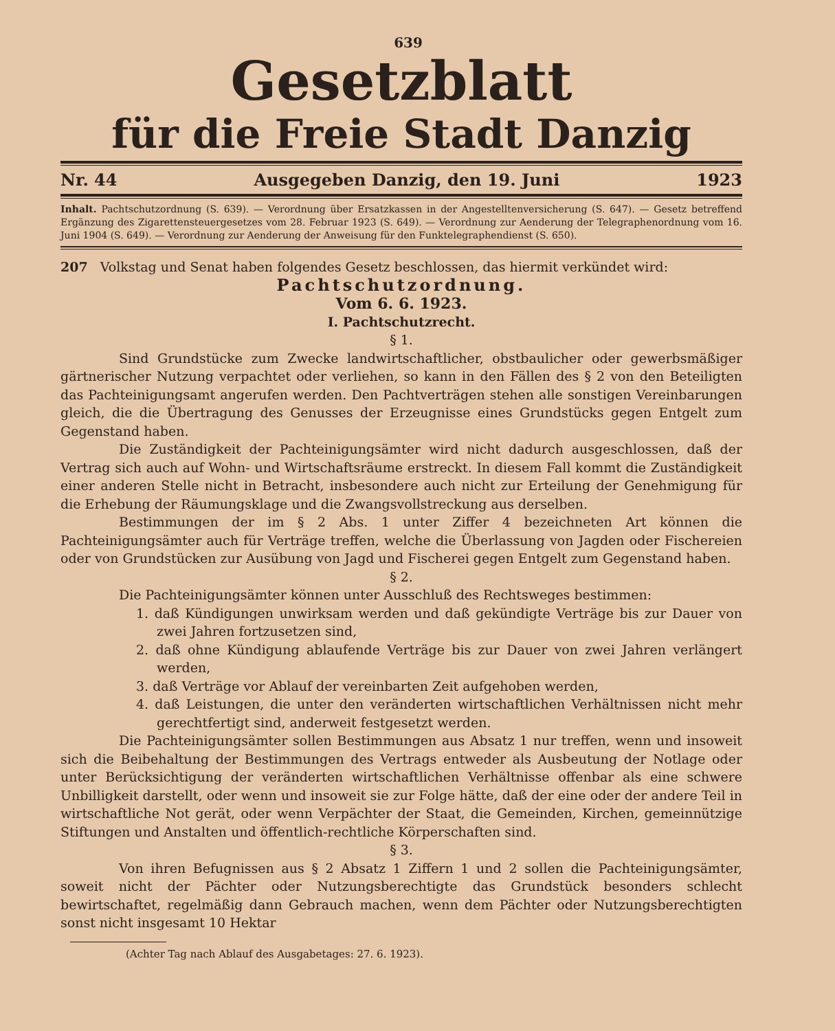639
Gesetzblatt
für die Freie Stadt Danzig
Nr. 44 Ausgegeben Danzig, den 19. Juni 1923
Inhalt. Pachtschutzordnung (S. 639). — Verordnung über Ersatzkassen in der Angestelltenversicherung (S. 647). — Gesetz betreffend Ergänzung des Zigarettensteuergesetzes vom 28. Februar 1923 (S. 649). — Verordnung zur Aenderung der Telegraphenordnung vom 16. Juni 1904 (S. 649). — Verordnung zur Aenderung der Anweisung für den Funktelegraphendienst (S. 650).
207 Volkstag und Senat haben folgendes Gesetz beschlossen, das hiermit verkündet wird:
Pachtschutzordnung.
Vom 6. 6. 1923.
I. Pachtschutzrecht.
§ 1.
Sind Grundstücke zum Zwecke landwirtschaftlicher, obstbaulicher oder gewerbsmäßiger gärtnerischer Nutzung verpachtet oder verliehen, so kann in den Fällen des § 2 von den Beteiligten das Pachteinigungsamt angerufen werden. Den Pachtverträgen stehen alle sonstigen Vereinbarungen gleich, die die Übertragung des Genusses der Erzeugnisse eines Grundstücks gegen Entgelt zum Gegenstand haben.
Die Zuständigkeit der Pachteinigungsämter wird nicht dadurch ausgeschlossen, daß der Vertrag sich auch auf Wohn- und Wirtschaftsräume erstreckt. In diesem Fall kommt die Zuständigkeit einer anderen Stelle nicht in Betracht, insbesondere auch nicht zur Erteilung der Genehmigung für die Erhebung der Räumungsklage und die Zwangsvollstreckung aus derselben.
Bestimmungen der im § 2 Abs. 1 unter Ziffer 4 bezeichneten Art können die Pachteinigungsämter auch für Verträge treffen, welche die Überlassung von Jagden oder Fischereien oder von Grundstücken zur Ausübung von Jagd und Fischerei gegen Entgelt zum Gegenstand haben.
§ 2.
Die Pachteinigungsämter können unter Ausschluß des Rechtsweges bestimmen:
1. daß Kündigungen unwirksam werden und daß gekündigte Verträge bis zur Dauer von zwei Jahren fortzusetzen sind,
2. daß ohne Kündigung ablaufende Verträge bis zur Dauer von zwei Jahren verlängert werden,
3. daß Verträge vor Ablauf der vereinbarten Zeit aufgehoben werden,
4. daß Leistungen, die unter den veränderten wirtschaftlichen Verhältnissen nicht mehr gerechtfertigt sind, anderweit festgesetzt werden.
Die Pachteinigungsämter sollen Bestimmungen aus Absatz 1 nur treffen, wenn und insoweit sich die Beibehaltung der Bestimmungen des Vertrags entweder als Ausbeutung der Notlage oder unter Berücksichtigung der veränderten wirtschaftlichen Verhältnisse offenbar als eine schwere Unbilligkeit darstellt, oder wenn und insoweit sie zur Folge hätte, daß der eine oder der andere Teil in wirtschaftliche Not gerät, oder wenn Verpächter der Staat, die Gemeinden, Kirchen, gemeinnützige Stiftungen und Anstalten und öffentlich-rechtliche Körperschaften sind.
§ 3.
Von ihren Befugnissen aus § 2 Absatz 1 Ziffern 1 und 2 sollen die Pachteinigungsämter, soweit nicht der Pächter oder Nutzungsberechtigte das Grundstück besonders schlecht bewirtschaftet, regelmäßig dann Gebrauch machen, wenn dem Pächter oder Nutzungsberechtigten sonst nicht insgesamt 10 Hektar
(Achter Tag nach Ablauf des Ausgabetages: 27. 6. 1923).